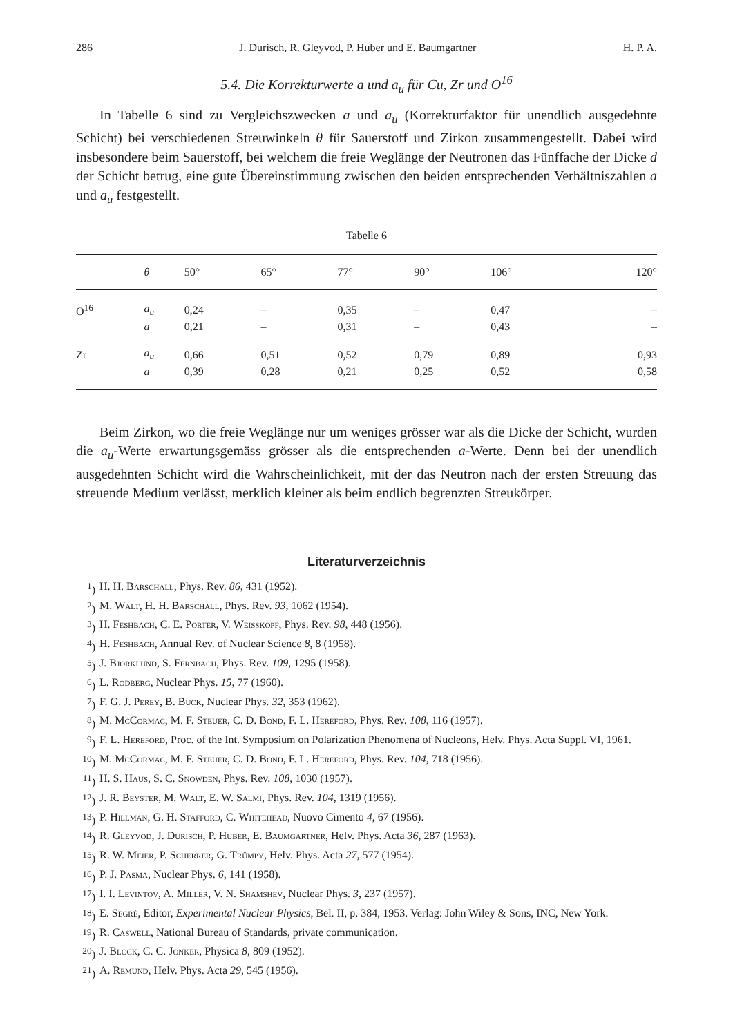286 J. Durisch, R. Gleyvod, P. Huber und E. Baumgartner H. P. A.
5.4. Die Korrekturwerte a und a<sub>u</sub> für Cu, Zr und O<sup>16</sup>
In Tabelle 6 sind zu Vergleichszwecken a und a<sub>u</sub> (Korrekturfaktor für unendlich ausgedehnte Schicht) bei verschiedenen Streuwinkeln θ für Sauerstoff und Zirkon zusammengestellt. Dabei wird insbesondere beim Sauerstoff, bei welchem die freie Weglänge der Neutronen das Fünffache der Dicke d der Schicht betrug, eine gute Übereinstimmung zwischen den beiden entsprechenden Verhältniszahlen a und a<sub>u</sub> festgestellt.
Tabelle 6
| | θ | 50° | 65° | 77° | 90° | 106° | 120° |
| --- | --- | --- | --- | --- | --- | --- | --- |
| O<sup>16</sup> | a<sub>u</sub> | 0,24 | – | 0,35 | – | 0,47 | – |
| | a | 0,21 | – | 0,31 | – | 0,43 | – |
| Zr | a<sub>u</sub> | 0,66 | 0,51 | 0,52 | 0,79 | 0,89 | 0,93 |
| | a | 0,39 | 0,28 | 0,21 | 0,25 | 0,52 | 0,58 |
Beim Zirkon, wo die freie Weglänge nur um weniges grösser war als die Dicke der Schicht, wurden die a<sub>u</sub>-Werte erwartungsgemäss grösser als die entsprechenden a-Werte. Denn bei der unendlich ausgedehnten Schicht wird die Wahrscheinlichkeit, mit der das Neutron nach der ersten Streuung das streuende Medium verlässt, merklich kleiner als beim endlich begrenzten Streukörper.
Literaturverzeichnis
<sup>1</sup>) H. H. Barschall, Phys. Rev. 86, 431 (1952).
<sup>2</sup>) M. Walt, H. H. Barschall, Phys. Rev. 93, 1062 (1954).
<sup>3</sup>) H. Feshbach, C. E. Porter, V. Weisskopf, Phys. Rev. 98, 448 (1956).
<sup>4</sup>) H. Feshbach, Annual Rev. of Nuclear Science 8, 8 (1958).
<sup>5</sup>) J. Bjorklund, S. Fernbach, Phys. Rev. 109, 1295 (1958).
<sup>6</sup>) L. Rodberg, Nuclear Phys. 15, 77 (1960).
<sup>7</sup>) F. G. J. Perey, B. Buck, Nuclear Phys. 32, 353 (1962).
<sup>8</sup>) M. McCormac, M. F. Steuer, C. D. Bond, F. L. Hereford, Phys. Rev. 108, 116 (1957).
<sup>9</sup>) F. L. Hereford, Proc. of the Int. Symposium on Polarization Phenomena of Nucleons, Helv. Phys. Acta Suppl. VI, 1961.
<sup>10</sup>) M. McCormac, M. F. Steuer, C. D. Bond, F. L. Hereford, Phys. Rev. 104, 718 (1956).
<sup>11</sup>) H. S. Haus, S. C. Snowden, Phys. Rev. 108, 1030 (1957).
<sup>12</sup>) J. R. Beyster, M. Walt, E. W. Salmi, Phys. Rev. 104, 1319 (1956).
<sup>13</sup>) P. Hillman, G. H. Stafford, C. Whitehead, Nuovo Cimento 4, 67 (1956).
<sup>14</sup>) R. Gleyvod, J. Durisch, P. Huber, E. Baumgartner, Helv. Phys. Acta 36, 287 (1963).
<sup>15</sup>) R. W. Meier, P. Scherrer, G. Trümpy, Helv. Phys. Acta 27, 577 (1954).
<sup>16</sup>) P. J. Pasma, Nuclear Phys. 6, 141 (1958).
<sup>17</sup>) I. I. Levintov, A. Miller, V. N. Shamshev, Nuclear Phys. 3, 237 (1957).
<sup>18</sup>) E. Segré, Editor, Experimental Nuclear Physics, Bel. II, p. 384, 1953. Verlag: John Wiley & Sons, INC, New York.
<sup>19</sup>) R. Caswell, National Bureau of Standards, private communication.
<sup>20</sup>) J. Block, C. C. Jonker, Physica 8, 809 (1952).
<sup>21</sup>) A. Remund, Helv. Phys. Acta 29, 545 (1956).